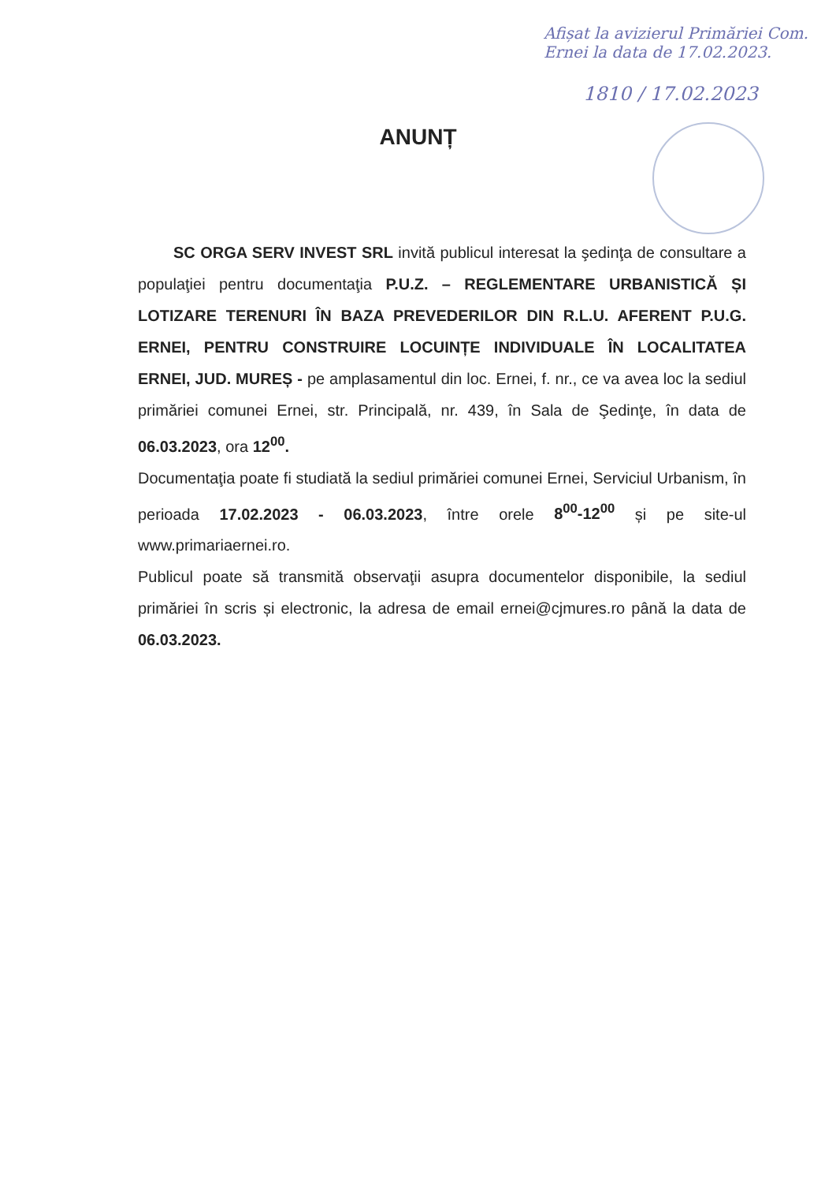Afișat la avizierul Primăriei Com. Ernei la data de 17.02.2023.
1810 / 17.02.2023
ANUNȚ
SC ORGA SERV INVEST SRL invită publicul interesat la şedinţa de consultare a populaţiei pentru documentaţia P.U.Z. – REGLEMENTARE URBANISTICĂ ȘI LOTIZARE TERENURI ÎN BAZA PREVEDERILOR DIN R.L.U. AFERENT P.U.G. ERNEI, PENTRU CONSTRUIRE LOCUINȚE INDIVIDUALE ÎN LOCALITATEA ERNEI, JUD. MUREȘ - pe amplasamentul din loc. Ernei, f. nr., ce va avea loc la sediul primăriei comunei Ernei, str. Principală, nr. 439, în Sala de Şedinţe, în data de 06.03.2023, ora 12<sup>00</sup>.
Documentaţia poate fi studiată la sediul primăriei comunei Ernei, Serviciul Urbanism, în perioada 17.02.2023 - 06.03.2023, între orele 8<sup>00</sup>-12<sup>00</sup> și pe site-ul www.primariaernei.ro.
Publicul poate să transmită observaţii asupra documentelor disponibile, la sediul primăriei în scris și electronic, la adresa de email ernei@cjmures.ro până la data de 06.03.2023.